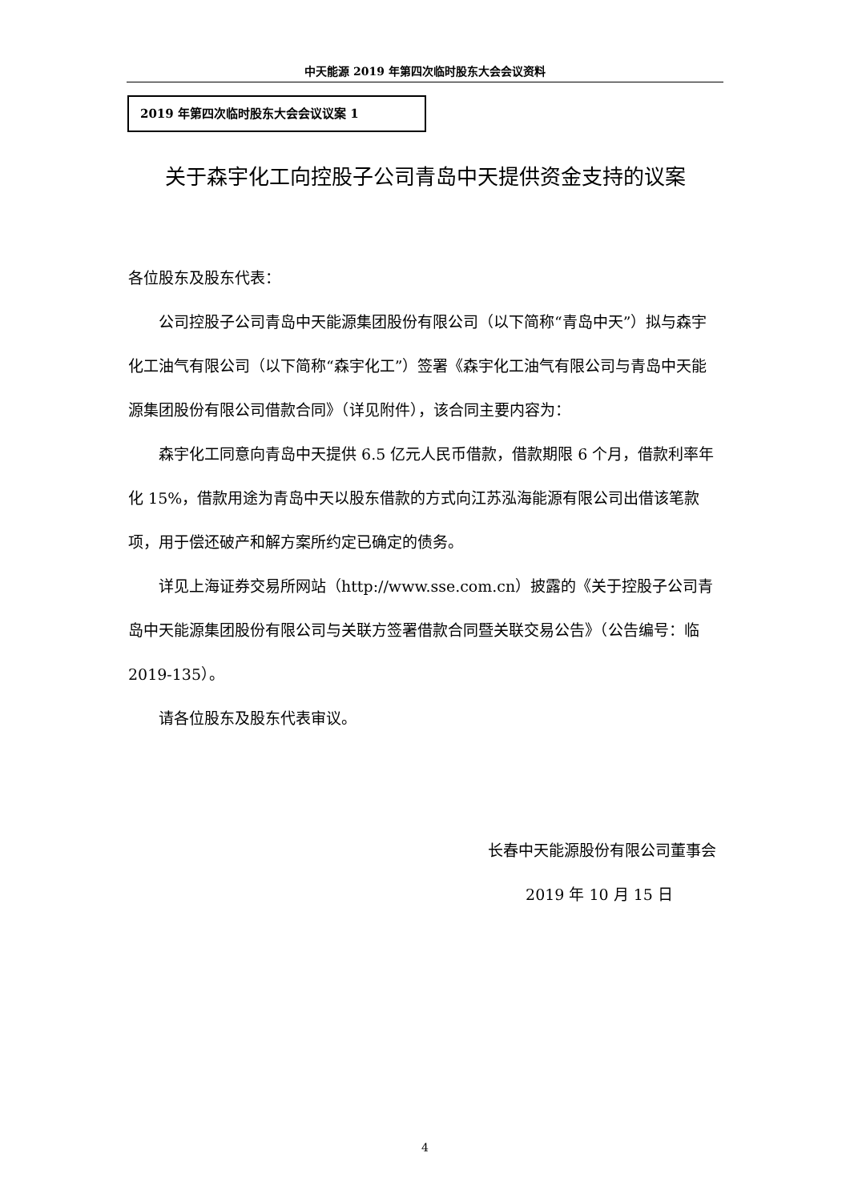中天能源 2019 年第四次临时股东大会会议资料
2019 年第四次临时股东大会会议议案 1
关于森宇化工向控股子公司青岛中天提供资金支持的议案
各位股东及股东代表：
公司控股子公司青岛中天能源集团股份有限公司（以下简称“青岛中天”）拟与森宇化工油气有限公司（以下简称“森宇化工”）签署《森宇化工油气有限公司与青岛中天能源集团股份有限公司借款合同》（详见附件），该合同主要内容为：
森宇化工同意向青岛中天提供 6.5 亿元人民币借款，借款期限 6 个月，借款利率年化 15%，借款用途为青岛中天以股东借款的方式向江苏泓海能源有限公司出借该笔款项，用于偿还破产和解方案所约定已确定的债务。
详见上海证券交易所网站（http://www.sse.com.cn）披露的《关于控股子公司青岛中天能源集团股份有限公司与关联方签署借款合同暨关联交易公告》（公告编号：临 2019-135）。
请各位股东及股东代表审议。
长春中天能源股份有限公司董事会
2019 年 10 月 15 日
4